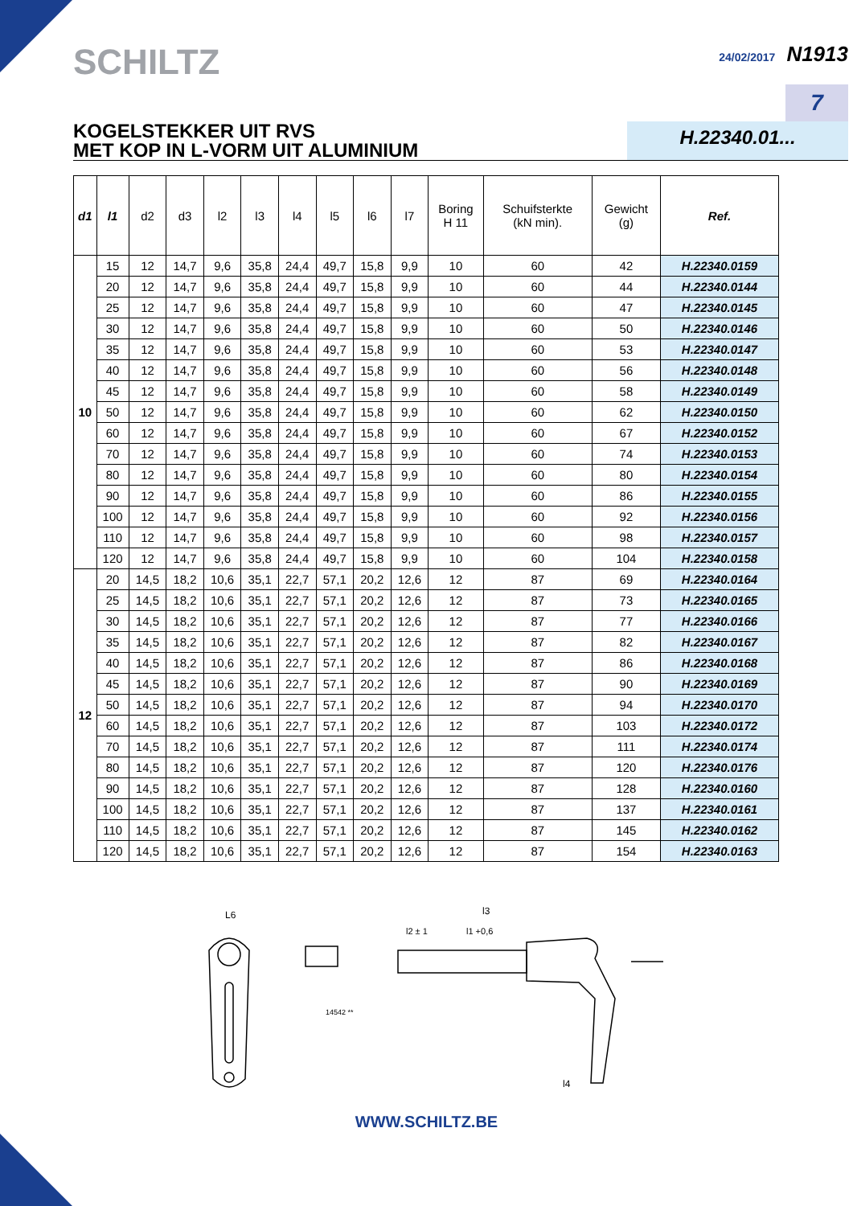SCHILTZ
24/02/2017 N1913
7
KOGELSTEKKER UIT RVS
MET KOP IN L-VORM UIT ALUMINIUM
H.22340.01...
| d1 | l1 | d2 | d3 | l2 | l3 | l4 | l5 | l6 | l7 | Boring H 11 | Schuifsterkte (kN min). | Gewicht (g) | Ref. |
| --- | --- | --- | --- | --- | --- | --- | --- | --- | --- | --- | --- | --- | --- |
| 10 | 15 | 12 | 14,7 | 9,6 | 35,8 | 24,4 | 49,7 | 15,8 | 9,9 | 10 | 60 | 42 | H.22340.0159 |
| | 20 | 12 | 14,7 | 9,6 | 35,8 | 24,4 | 49,7 | 15,8 | 9,9 | 10 | 60 | 44 | H.22340.0144 |
| | 25 | 12 | 14,7 | 9,6 | 35,8 | 24,4 | 49,7 | 15,8 | 9,9 | 10 | 60 | 47 | H.22340.0145 |
| | 30 | 12 | 14,7 | 9,6 | 35,8 | 24,4 | 49,7 | 15,8 | 9,9 | 10 | 60 | 50 | H.22340.0146 |
| | 35 | 12 | 14,7 | 9,6 | 35,8 | 24,4 | 49,7 | 15,8 | 9,9 | 10 | 60 | 53 | H.22340.0147 |
| | 40 | 12 | 14,7 | 9,6 | 35,8 | 24,4 | 49,7 | 15,8 | 9,9 | 10 | 60 | 56 | H.22340.0148 |
| | 45 | 12 | 14,7 | 9,6 | 35,8 | 24,4 | 49,7 | 15,8 | 9,9 | 10 | 60 | 58 | H.22340.0149 |
| | 50 | 12 | 14,7 | 9,6 | 35,8 | 24,4 | 49,7 | 15,8 | 9,9 | 10 | 60 | 62 | H.22340.0150 |
| | 60 | 12 | 14,7 | 9,6 | 35,8 | 24,4 | 49,7 | 15,8 | 9,9 | 10 | 60 | 67 | H.22340.0152 |
| | 70 | 12 | 14,7 | 9,6 | 35,8 | 24,4 | 49,7 | 15,8 | 9,9 | 10 | 60 | 74 | H.22340.0153 |
| | 80 | 12 | 14,7 | 9,6 | 35,8 | 24,4 | 49,7 | 15,8 | 9,9 | 10 | 60 | 80 | H.22340.0154 |
| | 90 | 12 | 14,7 | 9,6 | 35,8 | 24,4 | 49,7 | 15,8 | 9,9 | 10 | 60 | 86 | H.22340.0155 |
| | 100 | 12 | 14,7 | 9,6 | 35,8 | 24,4 | 49,7 | 15,8 | 9,9 | 10 | 60 | 92 | H.22340.0156 |
| | 110 | 12 | 14,7 | 9,6 | 35,8 | 24,4 | 49,7 | 15,8 | 9,9 | 10 | 60 | 98 | H.22340.0157 |
| | 120 | 12 | 14,7 | 9,6 | 35,8 | 24,4 | 49,7 | 15,8 | 9,9 | 10 | 60 | 104 | H.22340.0158 |
| 12 | 20 | 14,5 | 18,2 | 10,6 | 35,1 | 22,7 | 57,1 | 20,2 | 12,6 | 12 | 87 | 69 | H.22340.0164 |
| | 25 | 14,5 | 18,2 | 10,6 | 35,1 | 22,7 | 57,1 | 20,2 | 12,6 | 12 | 87 | 73 | H.22340.0165 |
| | 30 | 14,5 | 18,2 | 10,6 | 35,1 | 22,7 | 57,1 | 20,2 | 12,6 | 12 | 87 | 77 | H.22340.0166 |
| | 35 | 14,5 | 18,2 | 10,6 | 35,1 | 22,7 | 57,1 | 20,2 | 12,6 | 12 | 87 | 82 | H.22340.0167 |
| | 40 | 14,5 | 18,2 | 10,6 | 35,1 | 22,7 | 57,1 | 20,2 | 12,6 | 12 | 87 | 86 | H.22340.0168 |
| | 45 | 14,5 | 18,2 | 10,6 | 35,1 | 22,7 | 57,1 | 20,2 | 12,6 | 12 | 87 | 90 | H.22340.0169 |
| | 50 | 14,5 | 18,2 | 10,6 | 35,1 | 22,7 | 57,1 | 20,2 | 12,6 | 12 | 87 | 94 | H.22340.0170 |
| | 60 | 14,5 | 18,2 | 10,6 | 35,1 | 22,7 | 57,1 | 20,2 | 12,6 | 12 | 87 | 103 | H.22340.0172 |
| | 70 | 14,5 | 18,2 | 10,6 | 35,1 | 22,7 | 57,1 | 20,2 | 12,6 | 12 | 87 | 111 | H.22340.0174 |
| | 80 | 14,5 | 18,2 | 10,6 | 35,1 | 22,7 | 57,1 | 20,2 | 12,6 | 12 | 87 | 120 | H.22340.0176 |
| | 90 | 14,5 | 18,2 | 10,6 | 35,1 | 22,7 | 57,1 | 20,2 | 12,6 | 12 | 87 | 128 | H.22340.0160 |
| | 100 | 14,5 | 18,2 | 10,6 | 35,1 | 22,7 | 57,1 | 20,2 | 12,6 | 12 | 87 | 137 | H.22340.0161 |
| | 110 | 14,5 | 18,2 | 10,6 | 35,1 | 22,7 | 57,1 | 20,2 | 12,6 | 12 | 87 | 145 | H.22340.0162 |
| | 120 | 14,5 | 18,2 | 10,6 | 35,1 | 22,7 | 57,1 | 20,2 | 12,6 | 12 | 87 | 154 | H.22340.0163 |
L6
l3
l2 ± 1
l1 +0,6
l4
14542 **
WWW.SCHILTZ.BE